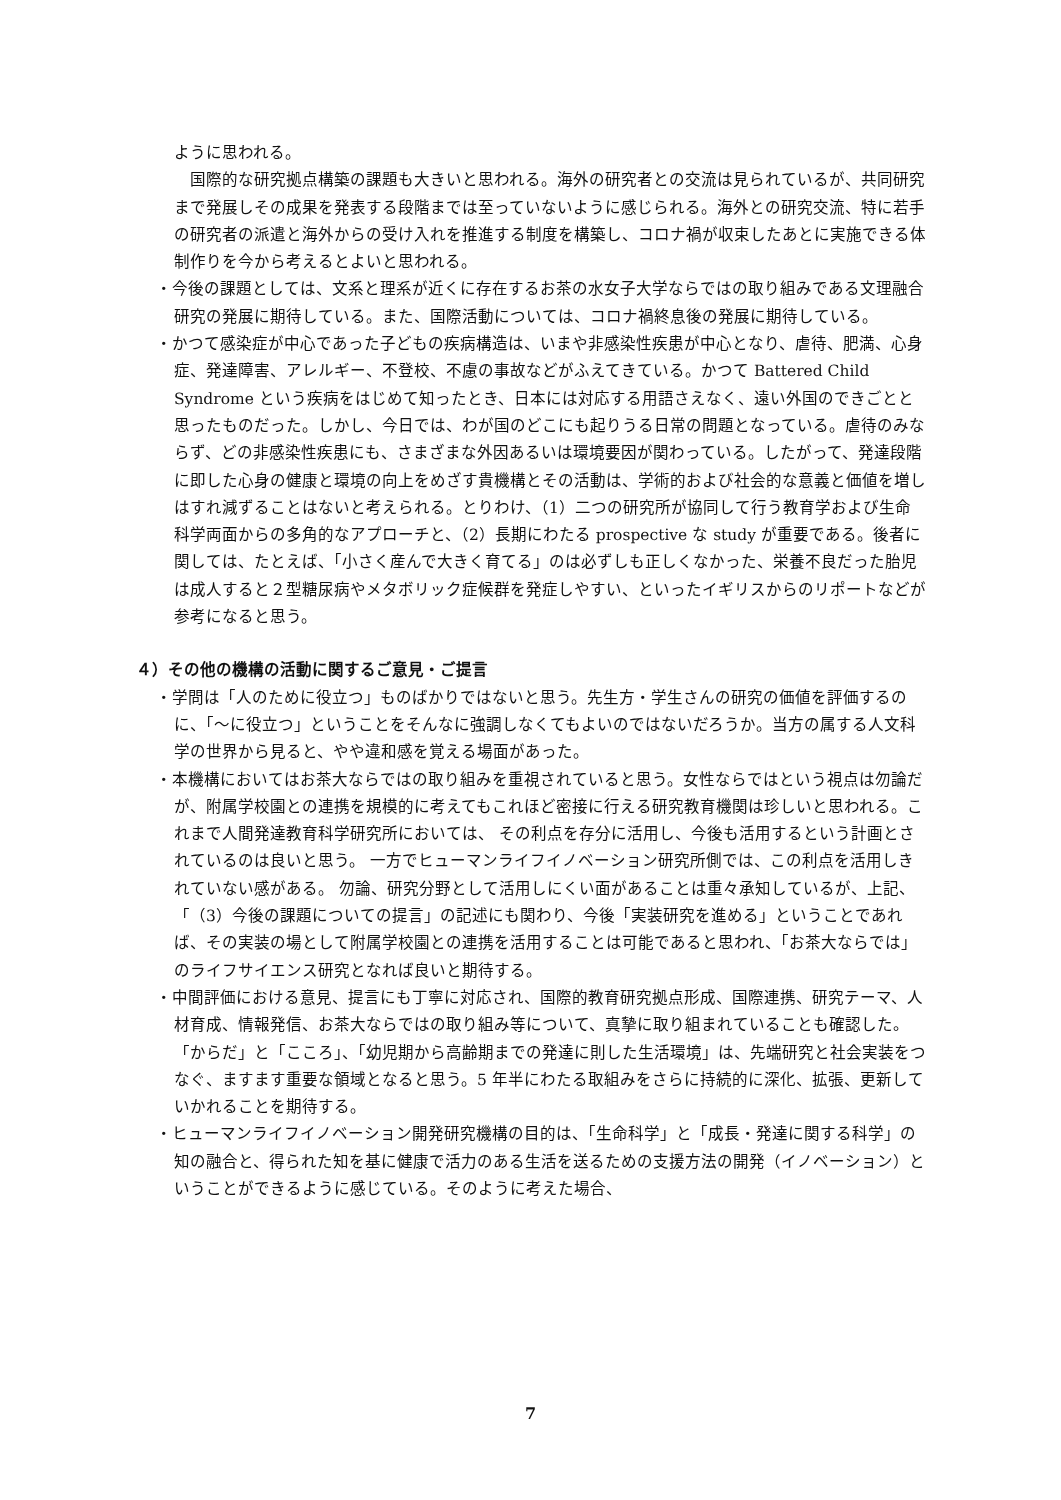ように思われる。
　国際的な研究拠点構築の課題も大きいと思われる。海外の研究者との交流は見られているが、共同研究まで発展しその成果を発表する段階までは至っていないように感じられる。海外との研究交流、特に若手の研究者の派遣と海外からの受け入れを推進する制度を構築し、コロナ禍が収束したあとに実施できる体制作りを今から考えるとよいと思われる。
・今後の課題としては、文系と理系が近くに存在するお茶の水女子大学ならではの取り組みである文理融合研究の発展に期待している。また、国際活動については、コロナ禍終息後の発展に期待している。
・かつて感染症が中心であった子どもの疾病構造は、いまや非感染性疾患が中心となり、虐待、肥満、心身症、発達障害、アレルギー、不登校、不慮の事故などがふえてきている。かつて Battered Child Syndrome という疾病をはじめて知ったとき、日本には対応する用語さえなく、遠い外国のできごとと思ったものだった。しかし、今日では、わが国のどこにも起りうる日常の問題となっている。虐待のみならず、どの非感染性疾患にも、さまざまな外因あるいは環境要因が関わっている。したがって、発達段階に即した心身の健康と環境の向上をめざす貴機構とその活動は、学術的および社会的な意義と価値を増しはすれ減ずることはないと考えられる。とりわけ、（1）二つの研究所が協同して行う教育学および生命科学両面からの多角的なアプローチと、（2）長期にわたる prospective な study が重要である。後者に関しては、たとえば、「小さく産んで大きく育てる」のは必ずしも正しくなかった、栄養不良だった胎児は成人すると２型糖尿病やメタボリック症候群を発症しやすい、といったイギリスからのリポートなどが参考になると思う。
４）その他の機構の活動に関するご意見・ご提言
・学問は「人のために役立つ」ものばかりではないと思う。先生方・学生さんの研究の価値を評価するのに、「～に役立つ」ということをそんなに強調しなくてもよいのではないだろうか。当方の属する人文科学の世界から見ると、やや違和感を覚える場面があった。
・本機構においてはお茶大ならではの取り組みを重視されていると思う。女性ならではという視点は勿論だが、附属学校園との連携を規模的に考えてもこれほど密接に行える研究教育機関は珍しいと思われる。これまで人間発達教育科学研究所においては、 その利点を存分に活用し、今後も活用するという計画とされているのは良いと思う。 一方でヒューマンライフイノベーション研究所側では、この利点を活用しきれていない感がある。 勿論、研究分野として活用しにくい面があることは重々承知しているが、上記、「（3）今後の課題についての提言」の記述にも関わり、今後「実装研究を進める」ということであれば、その実装の場として附属学校園との連携を活用することは可能であると思われ、「お茶大ならでは」のライフサイエンス研究となれば良いと期待する。
・中間評価における意見、提言にも丁寧に対応され、国際的教育研究拠点形成、国際連携、研究テーマ、人材育成、情報発信、お茶大ならではの取り組み等について、真摯に取り組まれていることも確認した。「からだ」と「こころ」、「幼児期から高齢期までの発達に則した生活環境」は、先端研究と社会実装をつなぐ、ますます重要な領域となると思う。5 年半にわたる取組みをさらに持続的に深化、拡張、更新していかれることを期待する。
・ヒューマンライフイノベーション開発研究機構の目的は、「生命科学」と「成長・発達に関する科学」の知の融合と、得られた知を基に健康で活力のある生活を送るための支援方法の開発（イノベーション）ということができるように感じている。そのように考えた場合、
7